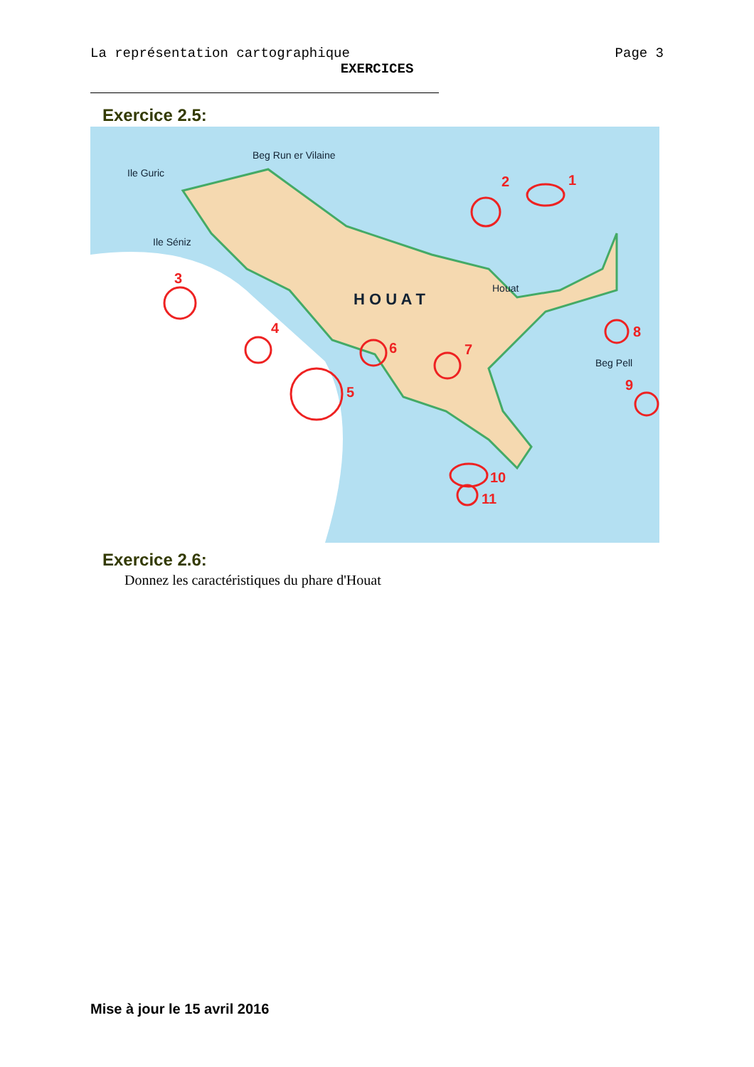La représentation cartographique Page 3
EXERCICES
Exercice 2.5:
1
2
3
4
5
6
7
8
9
10
11
H O U A T
Houat
Ile Séniz
Ile Guric
Beg Run er Vilaine
Beg Pell
Exercice 2.6:
Donnez les caractéristiques du phare d'Houat
Mise à jour le 15 avril 2016